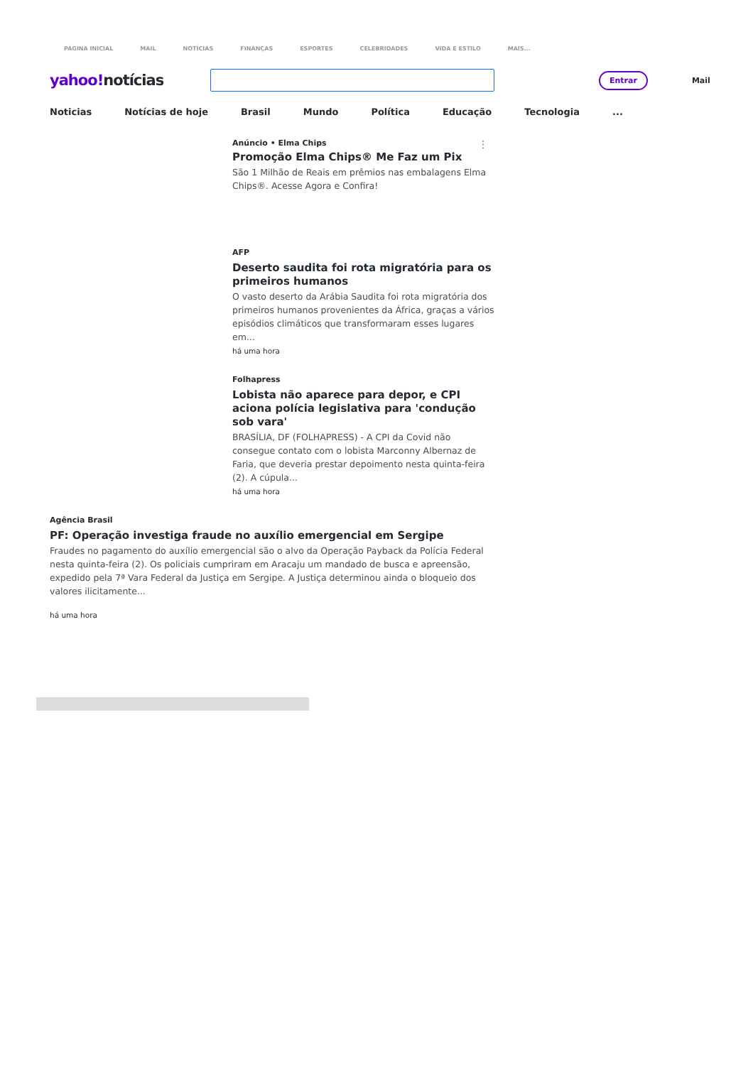PÁGINA INICIAL MAIL NOTÍCIAS FINANÇAS ESPORTES CELEBRIDADES VIDA E ESTILO MAIS...
yahoo!notícias
Entrar
Mail
Noticias Notícias de hoje Brasil Mundo Política Educação Tecnologia...
⋮
Anúncio • Elma Chips
Promoção Elma Chips® Me Faz um Pix
São 1 Milhão de Reais em prêmios nas embalagens Elma Chips®. Acesse Agora e Confira!
AFP
Deserto saudita foi rota migratória para os primeiros humanos
O vasto deserto da Arábia Saudita foi rota migratória dos primeiros humanos provenientes da África, graças a vários episódios climáticos que transformaram esses lugares em...
há uma hora
Folhapress
Lobista não aparece para depor, e CPI aciona polícia legislativa para 'condução sob vara'
BRASÍLIA, DF (FOLHAPRESS) - A CPI da Covid não consegue contato com o lobista Marconny Albernaz de Faria, que deveria prestar depoimento nesta quinta-feira (2). A cúpula...
há uma hora
Agência Brasil
PF: Operação investiga fraude no auxílio emergencial em Sergipe
Fraudes no pagamento do auxílio emergencial são o alvo da Operação Payback da Polícia Federal nesta quinta-feira (2). Os policiais cumpriram em Aracaju um mandado de busca e apreensão, expedido pela 7ª Vara Federal da Justiça em Sergipe. A Justiça determinou ainda o bloqueio dos valores ilicitamente...
há uma hora